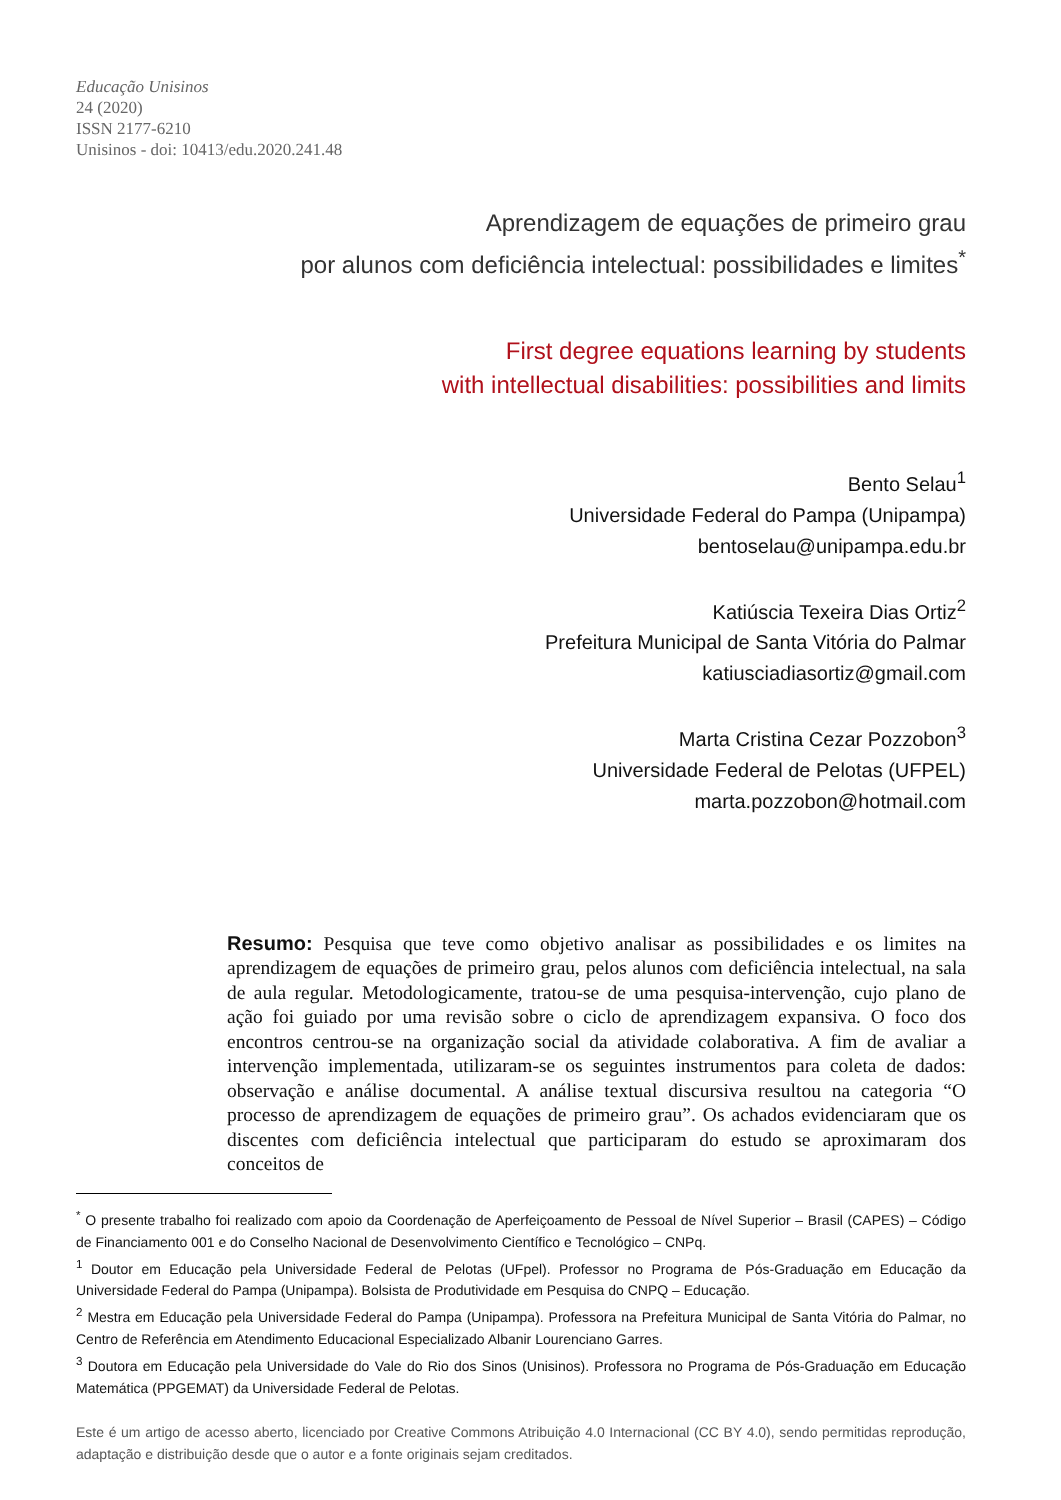Educação Unisinos
24 (2020)
ISSN 2177-6210
Unisinos - doi: 10413/edu.2020.241.48
Aprendizagem de equações de primeiro grau
por alunos com deficiência intelectual: possibilidades e limites<sup>*</sup>
First degree equations learning by students
with intellectual disabilities: possibilities and limits
Bento Selau<sup>1</sup>
Universidade Federal do Pampa (Unipampa)
bentoselau@unipampa.edu.br
Katiúscia Texeira Dias Ortiz<sup>2</sup>
Prefeitura Municipal de Santa Vitória do Palmar
katiusciadiasortiz@gmail.com
Marta Cristina Cezar Pozzobon<sup>3</sup>
Universidade Federal de Pelotas (UFPEL)
marta.pozzobon@hotmail.com
Resumo: Pesquisa que teve como objetivo analisar as possibilidades e os limites na aprendizagem de equações de primeiro grau, pelos alunos com deficiência intelectual, na sala de aula regular. Metodologicamente, tratou-se de uma pesquisa-intervenção, cujo plano de ação foi guiado por uma revisão sobre o ciclo de aprendizagem expansiva. O foco dos encontros centrou-se na organização social da atividade colaborativa. A fim de avaliar a intervenção implementada, utilizaram-se os seguintes instrumentos para coleta de dados: observação e análise documental. A análise textual discursiva resultou na categoria “O processo de aprendizagem de equações de primeiro grau”. Os achados evidenciaram que os discentes com deficiência intelectual que participaram do estudo se aproximaram dos conceitos de
<sup>*</sup> O presente trabalho foi realizado com apoio da Coordenação de Aperfeiçoamento de Pessoal de Nível Superior – Brasil (CAPES) – Código de Financiamento 001 e do Conselho Nacional de Desenvolvimento Científico e Tecnológico – CNPq.
<sup>1</sup> Doutor em Educação pela Universidade Federal de Pelotas (UFpel). Professor no Programa de Pós-Graduação em Educação da Universidade Federal do Pampa (Unipampa). Bolsista de Produtividade em Pesquisa do CNPQ – Educação.
<sup>2</sup> Mestra em Educação pela Universidade Federal do Pampa (Unipampa). Professora na Prefeitura Municipal de Santa Vitória do Palmar, no Centro de Referência em Atendimento Educacional Especializado Albanir Lourenciano Garres.
<sup>3</sup> Doutora em Educação pela Universidade do Vale do Rio dos Sinos (Unisinos). Professora no Programa de Pós-Graduação em Educação Matemática (PPGEMAT) da Universidade Federal de Pelotas.
Este é um artigo de acesso aberto, licenciado por Creative Commons Atribuição 4.0 Internacional (CC BY 4.0), sendo permitidas reprodução, adaptação e distribuição desde que o autor e a fonte originais sejam creditados.